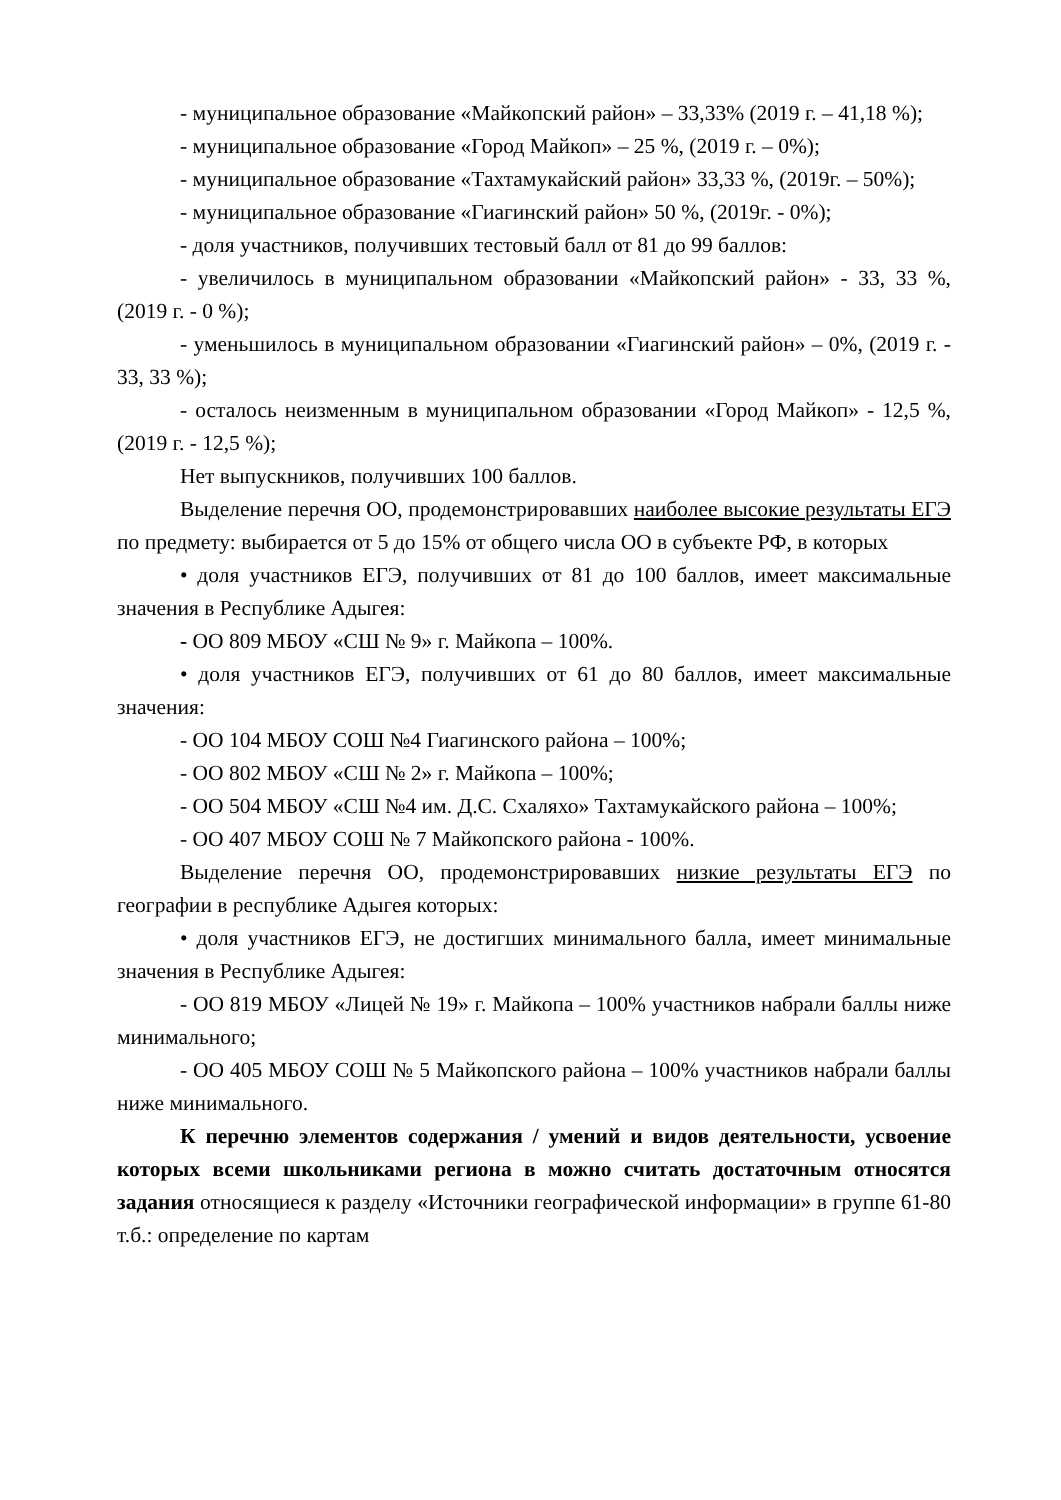- муниципальное образование «Майкопский район» – 33,33% (2019 г. – 41,18 %);
- муниципальное образование «Город Майкоп» – 25 %, (2019 г. – 0%);
- муниципальное образование «Тахтамукайский район» 33,33 %, (2019г. – 50%);
- муниципальное образование «Гиагинский район» 50 %, (2019г. - 0%);
- доля участников, получивших тестовый балл от 81 до 99 баллов:
- увеличилось в муниципальном образовании «Майкопский район» - 33, 33 %, (2019 г. - 0 %);
- уменьшилось в муниципальном образовании «Гиагинский район» – 0%, (2019 г. - 33, 33 %);
- осталось неизменным в муниципальном образовании «Город Майкоп» - 12,5 %, (2019 г. - 12,5 %);
Нет выпускников, получивших 100 баллов.
Выделение перечня ОО, продемонстрировавших наиболее высокие результаты ЕГЭ по предмету: выбирается от 5 до 15% от общего числа ОО в субъекте РФ, в которых
• доля участников ЕГЭ, получивших от 81 до 100 баллов, имеет максимальные значения в Республике Адыгея:
- ОО 809 МБОУ «СШ № 9» г. Майкопа – 100%.
• доля участников ЕГЭ, получивших от 61 до 80 баллов, имеет максимальные значения:
- ОО 104 МБОУ СОШ №4 Гиагинского района – 100%;
- ОО 802 МБОУ «СШ № 2» г. Майкопа – 100%;
- ОО 504 МБОУ «СШ №4 им. Д.С. Схаляхо» Тахтамукайского района – 100%;
- ОО 407 МБОУ СОШ № 7 Майкопского района - 100%.
Выделение перечня ОО, продемонстрировавших низкие результаты ЕГЭ по географии в республике Адыгея которых:
• доля участников ЕГЭ, не достигших минимального балла, имеет минимальные значения в Республике Адыгея:
- ОО 819 МБОУ «Лицей № 19» г. Майкопа – 100% участников набрали баллы ниже минимального;
- ОО 405 МБОУ СОШ № 5 Майкопского района – 100% участников набрали баллы ниже минимального.
К перечню элементов содержания / умений и видов деятельности, усвоение которых всеми школьниками региона в можно считать достаточным относятся задания относящиеся к разделу «Источники географической информации» в группе 61-80 т.б.: определение по картам